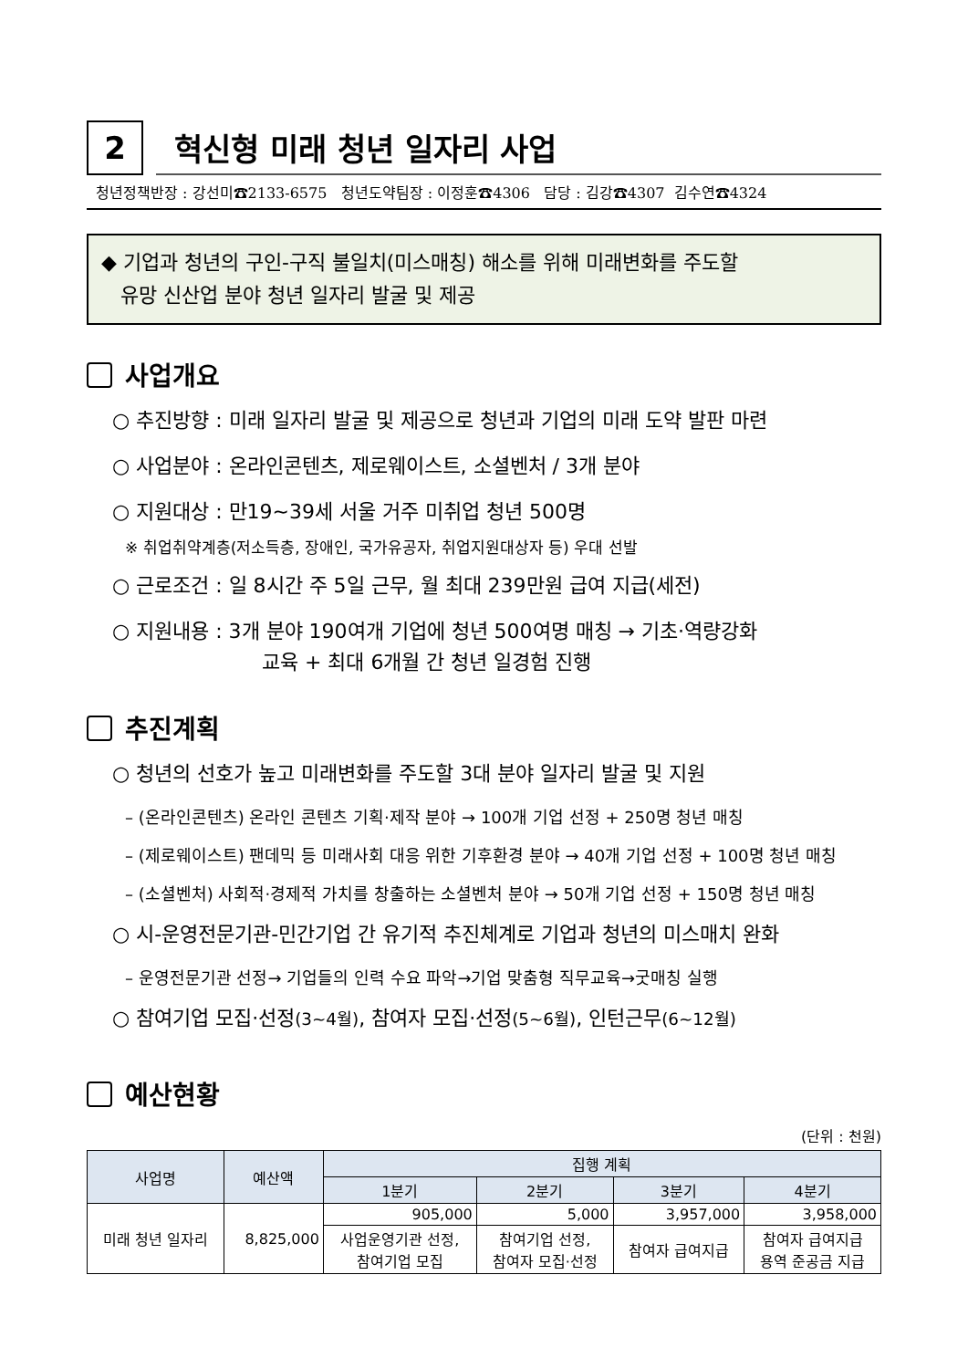2
혁신형 미래 청년 일자리 사업
청년정책반장 : 강선미☎2133-6575 청년도약팀장 : 이정훈☎4306 담당 : 김강☎4307 김수연☎4324
◆ 기업과 청년의 구인-구직 불일치(미스매칭) 해소를 위해 미래변화를 주도할
유망 신산업 분야 청년 일자리 발굴 및 제공
사업개요
○ 추진방향 : 미래 일자리 발굴 및 제공으로 청년과 기업의 미래 도약 발판 마련
○ 사업분야 : 온라인콘텐츠, 제로웨이스트, 소셜벤처 / 3개 분야
○ 지원대상 : 만19~39세 서울 거주 미취업 청년 500명
※ 취업취약계층(저소득층, 장애인, 국가유공자, 취업지원대상자 등) 우대 선발
○ 근로조건 : 일 8시간 주 5일 근무, 월 최대 239만원 급여 지급(세전)
○ 지원내용 : 3개 분야 190여개 기업에 청년 500여명 매칭 → 기초·역량강화
교육 + 최대 6개월 간 청년 일경험 진행
추진계획
○ 청년의 선호가 높고 미래변화를 주도할 3대 분야 일자리 발굴 및 지원
– (온라인콘텐츠) 온라인 콘텐츠 기획·제작 분야 → 100개 기업 선정 + 250명 청년 매칭
– (제로웨이스트) 팬데믹 등 미래사회 대응 위한 기후환경 분야 → 40개 기업 선정 + 100명 청년 매칭
– (소셜벤처) 사회적·경제적 가치를 창출하는 소셜벤처 분야 → 50개 기업 선정 + 150명 청년 매칭
○ 시-운영전문기관-민간기업 간 유기적 추진체계로 기업과 청년의 미스매치 완화
– 운영전문기관 선정→ 기업들의 인력 수요 파악→기업 맞춤형 직무교육→굿매칭 실행
○ 참여기업 모집·선정(3~4월), 참여자 모집·선정(5~6월), 인턴근무(6~12월)
예산현황
(단위 : 천원)
| 사업명 | 예산액 | 집행 계획 | | | |
| --- | --- | --- | --- | --- | --- |
| | | 1분기 | 2분기 | 3분기 | 4분기 |
| 미래 청년 일자리 | 8,825,000 | 905,000 | 5,000 | 3,957,000 | 3,958,000 |
| | | 사업운영기관 선정, 참여기업 모집 | 참여기업 선정, 참여자 모집·선정 | 참여자 급여지급 | 참여자 급여지급 용역 준공금 지급 |